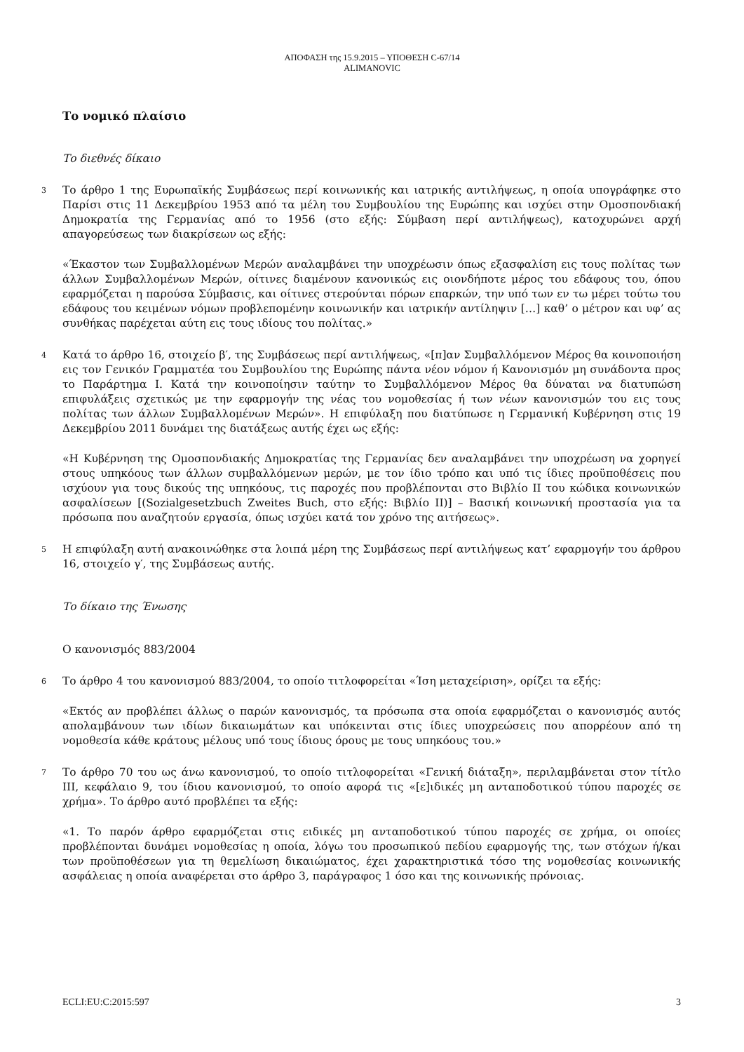ΑΠΟΦΑΣΗ της 15.9.2015 – ΥΠΟΘΕΣΗ C-67/14
ALIMANOVIC
Το νομικό πλαίσιο
Το διεθνές δίκαιο
3
Το άρθρο 1 της Ευρωπαϊκής Συμβάσεως περί κοινωνικής και ιατρικής αντιλήψεως, η οποία υπογράφηκε στο Παρίσι στις 11 Δεκεμβρίου 1953 από τα μέλη του Συμβουλίου της Ευρώπης και ισχύει στην Ομοσπονδιακή Δημοκρατία της Γερμανίας από το 1956 (στο εξής: Σύμβαση περί αντιλήψεως), κατοχυρώνει αρχή απαγορεύσεως των διακρίσεων ως εξής:
«Έκαστον των Συμβαλλομένων Μερών αναλαμβάνει την υποχρέωσιν όπως εξασφαλίση εις τους πολίτας των άλλων Συμβαλλομένων Μερών, οίτινες διαμένουν κανονικώς εις οιονδήποτε μέρος του εδάφους του, όπου εφαρμόζεται η παρούσα Σύμβασις, και οίτινες στερούνται πόρων επαρκών, την υπό των εν τω μέρει τούτω του εδάφους του κειμένων νόμων προβλεπομένην κοινωνικήν και ιατρικήν αντίληψιν […] καθ’ ο μέτρον και υφ’ ας συνθήκας παρέχεται αύτη εις τους ιδίους του πολίτας.»
4
Κατά το άρθρο 16, στοιχείο β′, της Συμβάσεως περί αντιλήψεως, «[π]αν Συμβαλλόμενον Μέρος θα κοινοποιήση εις τον Γενικόν Γραμματέα του Συμβουλίου της Ευρώπης πάντα νέον νόμον ή Κανονισμόν μη συνάδοντα προς το Παράρτημα I. Κατά την κοινοποίησιν ταύτην το Συμβαλλόμενον Μέρος θα δύναται να διατυπώση επιφυλάξεις σχετικώς με την εφαρμογήν της νέας του νομοθεσίας ή των νέων κανονισμών του εις τους πολίτας των άλλων Συμβαλλομένων Μερών». Η επιφύλαξη που διατύπωσε η Γερμανική Κυβέρνηση στις 19 Δεκεμβρίου 2011 δυνάμει της διατάξεως αυτής έχει ως εξής:
«Η Κυβέρνηση της Ομοσπονδιακής Δημοκρατίας της Γερμανίας δεν αναλαμβάνει την υποχρέωση να χορηγεί στους υπηκόους των άλλων συμβαλλόμενων μερών, με τον ίδιο τρόπο και υπό τις ίδιες προϋποθέσεις που ισχύουν για τους δικούς της υπηκόους, τις παροχές που προβλέπονται στο Βιβλίο II του κώδικα κοινωνικών ασφαλίσεων [(Sozialgesetzbuch Zweites Buch, στο εξής: Βιβλίο II)] – Βασική κοινωνική προστασία για τα πρόσωπα που αναζητούν εργασία, όπως ισχύει κατά τον χρόνο της αιτήσεως».
5
Η επιφύλαξη αυτή ανακοινώθηκε στα λοιπά μέρη της Συμβάσεως περί αντιλήψεως κατ’ εφαρμογήν του άρθρου 16, στοιχείο γ′, της Συμβάσεως αυτής.
Το δίκαιο της Ένωσης
Ο κανονισμός 883/2004
6
Το άρθρο 4 του κανονισμού 883/2004, το οποίο τιτλοφορείται «Ίση μεταχείριση», ορίζει τα εξής:
«Εκτός αν προβλέπει άλλως ο παρών κανονισμός, τα πρόσωπα στα οποία εφαρμόζεται ο κανονισμός αυτός απολαμβάνουν των ιδίων δικαιωμάτων και υπόκεινται στις ίδιες υποχρεώσεις που απορρέουν από τη νομοθεσία κάθε κράτους μέλους υπό τους ίδιους όρους με τους υπηκόους του.»
7
Το άρθρο 70 του ως άνω κανονισμού, το οποίο τιτλοφορείται «Γενική διάταξη», περιλαμβάνεται στον τίτλο III, κεφάλαιο 9, του ίδιου κανονισμού, το οποίο αφορά τις «[ε]ιδικές μη ανταποδοτικού τύπου παροχές σε χρήμα». Το άρθρο αυτό προβλέπει τα εξής:
«1. Το παρόν άρθρο εφαρμόζεται στις ειδικές μη ανταποδοτικού τύπου παροχές σε χρήμα, οι οποίες προβλέπονται δυνάμει νομοθεσίας η οποία, λόγω του προσωπικού πεδίου εφαρμογής της, των στόχων ή/και των προϋποθέσεων για τη θεμελίωση δικαιώματος, έχει χαρακτηριστικά τόσο της νομοθεσίας κοινωνικής ασφάλειας η οποία αναφέρεται στο άρθρο 3, παράγραφος 1 όσο και της κοινωνικής πρόνοιας.
ECLI:EU:C:2015:597 3